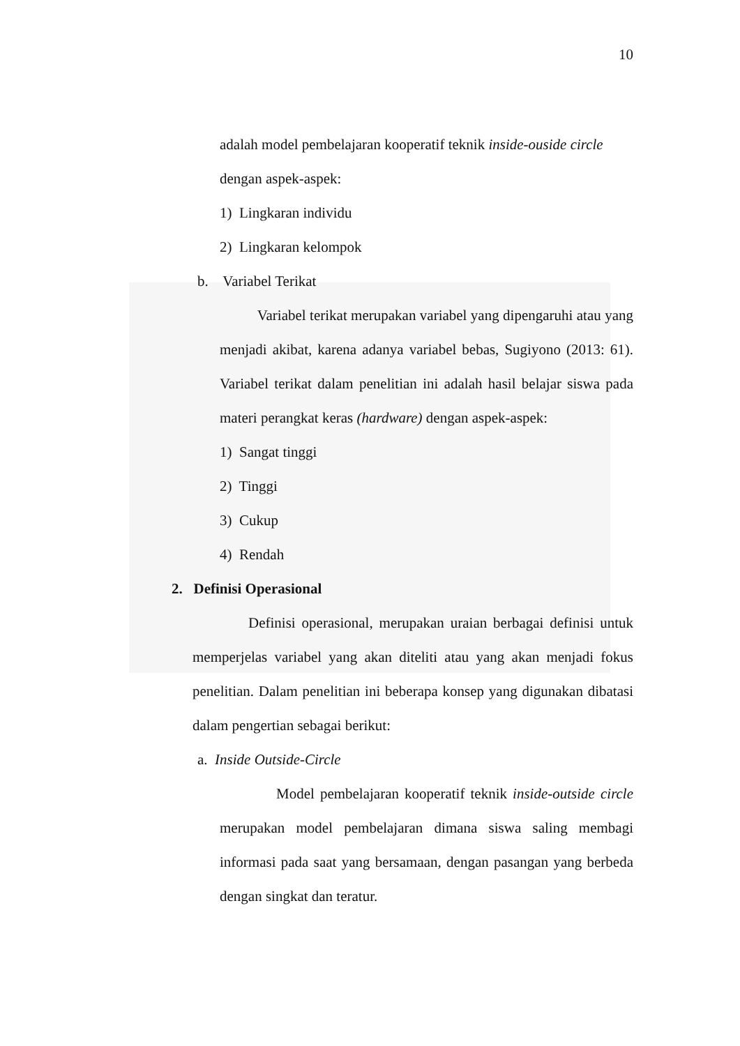10
adalah model pembelajaran kooperatif teknik inside-ouside circle
dengan aspek-aspek:
1) Lingkaran individu
2) Lingkaran kelompok
b. Variabel Terikat
Variabel terikat merupakan variabel yang dipengaruhi atau yang menjadi akibat, karena adanya variabel bebas, Sugiyono (2013: 61). Variabel terikat dalam penelitian ini adalah hasil belajar siswa pada materi perangkat keras (hardware) dengan aspek-aspek:
1) Sangat tinggi
2) Tinggi
3) Cukup
4) Rendah
2. Definisi Operasional
Definisi operasional, merupakan uraian berbagai definisi untuk memperjelas variabel yang akan diteliti atau yang akan menjadi fokus penelitian. Dalam penelitian ini beberapa konsep yang digunakan dibatasi dalam pengertian sebagai berikut:
a. Inside Outside-Circle
Model pembelajaran kooperatif teknik inside-outside circle merupakan model pembelajaran dimana siswa saling membagi informasi pada saat yang bersamaan, dengan pasangan yang berbeda dengan singkat dan teratur.